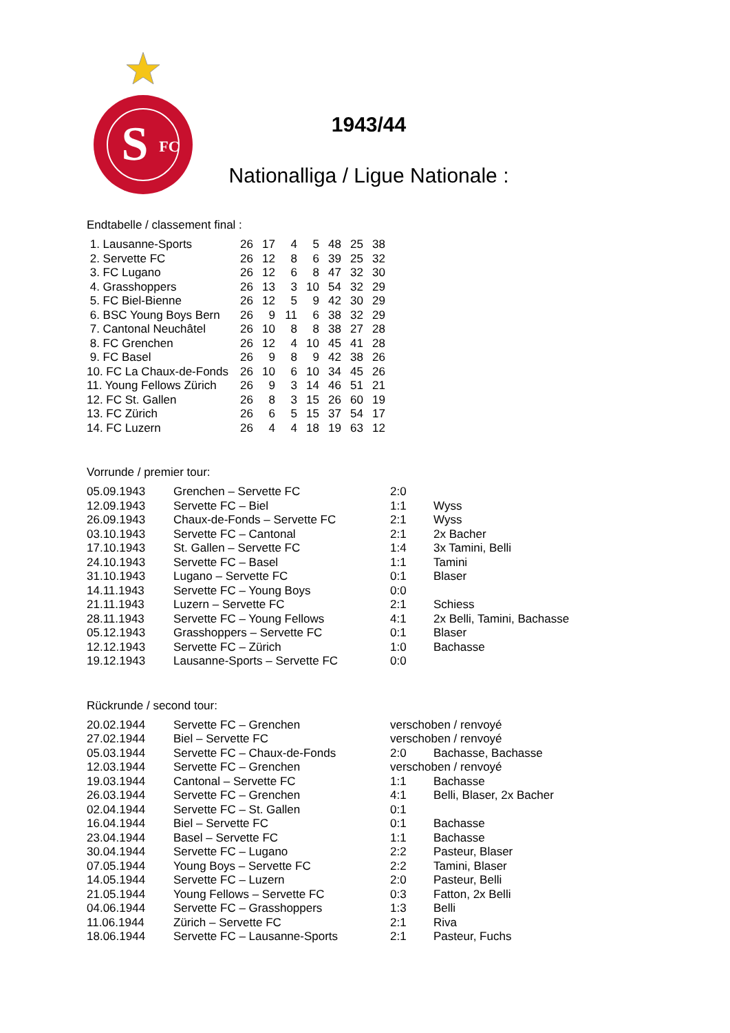S
FC
1943/44
Nationalliga / Ligue Nationale :
Endtabelle / classement final :
| 1. Lausanne-Sports | 26 | 17 | 4 | 5 | 48 | 25 | 38 |
| 2. Servette FC | 26 | 12 | 8 | 6 | 39 | 25 | 32 |
| 3. FC Lugano | 26 | 12 | 6 | 8 | 47 | 32 | 30 |
| 4. Grasshoppers | 26 | 13 | 3 | 10 | 54 | 32 | 29 |
| 5. FC Biel-Bienne | 26 | 12 | 5 | 9 | 42 | 30 | 29 |
| 6. BSC Young Boys Bern | 26 | 9 | 11 | 6 | 38 | 32 | 29 |
| 7. Cantonal Neuchâtel | 26 | 10 | 8 | 8 | 38 | 27 | 28 |
| 8. FC Grenchen | 26 | 12 | 4 | 10 | 45 | 41 | 28 |
| 9. FC Basel | 26 | 9 | 8 | 9 | 42 | 38 | 26 |
| 10. FC La Chaux-de-Fonds | 26 | 10 | 6 | 10 | 34 | 45 | 26 |
| 11. Young Fellows Zürich | 26 | 9 | 3 | 14 | 46 | 51 | 21 |
| 12. FC St. Gallen | 26 | 8 | 3 | 15 | 26 | 60 | 19 |
| 13. FC Zürich | 26 | 6 | 5 | 15 | 37 | 54 | 17 |
| 14. FC Luzern | 26 | 4 | 4 | 18 | 19 | 63 | 12 |
Vorrunde / premier tour:
| 05.09.1943 | Grenchen – Servette FC | 2:0 | |
| 12.09.1943 | Servette FC – Biel | 1:1 | Wyss |
| 26.09.1943 | Chaux-de-Fonds – Servette FC | 2:1 | Wyss |
| 03.10.1943 | Servette FC – Cantonal | 2:1 | 2x Bacher |
| 17.10.1943 | St. Gallen – Servette FC | 1:4 | 3x Tamini, Belli |
| 24.10.1943 | Servette FC – Basel | 1:1 | Tamini |
| 31.10.1943 | Lugano – Servette FC | 0:1 | Blaser |
| 14.11.1943 | Servette FC – Young Boys | 0:0 | |
| 21.11.1943 | Luzern – Servette FC | 2:1 | Schiess |
| 28.11.1943 | Servette FC – Young Fellows | 4:1 | 2x Belli, Tamini, Bachasse |
| 05.12.1943 | Grasshoppers – Servette FC | 0:1 | Blaser |
| 12.12.1943 | Servette FC – Zürich | 1:0 | Bachasse |
| 19.12.1943 | Lausanne-Sports – Servette FC | 0:0 | |
Rückrunde / second tour:
| 20.02.1944 | Servette FC – Grenchen | verschoben / renvoyé | |
| 27.02.1944 | Biel – Servette FC | verschoben / renvoyé | |
| 05.03.1944 | Servette FC – Chaux-de-Fonds | 2:0 | Bachasse, Bachasse |
| 12.03.1944 | Servette FC – Grenchen | verschoben / renvoyé | |
| 19.03.1944 | Cantonal – Servette FC | 1:1 | Bachasse |
| 26.03.1944 | Servette FC – Grenchen | 4:1 | Belli, Blaser, 2x Bacher |
| 02.04.1944 | Servette FC – St. Gallen | 0:1 | |
| 16.04.1944 | Biel – Servette FC | 0:1 | Bachasse |
| 23.04.1944 | Basel – Servette FC | 1:1 | Bachasse |
| 30.04.1944 | Servette FC – Lugano | 2:2 | Pasteur, Blaser |
| 07.05.1944 | Young Boys – Servette FC | 2:2 | Tamini, Blaser |
| 14.05.1944 | Servette FC – Luzern | 2:0 | Pasteur, Belli |
| 21.05.1944 | Young Fellows – Servette FC | 0:3 | Fatton, 2x Belli |
| 04.06.1944 | Servette FC – Grasshoppers | 1:3 | Belli |
| 11.06.1944 | Zürich – Servette FC | 2:1 | Riva |
| 18.06.1944 | Servette FC – Lausanne-Sports | 2:1 | Pasteur, Fuchs |